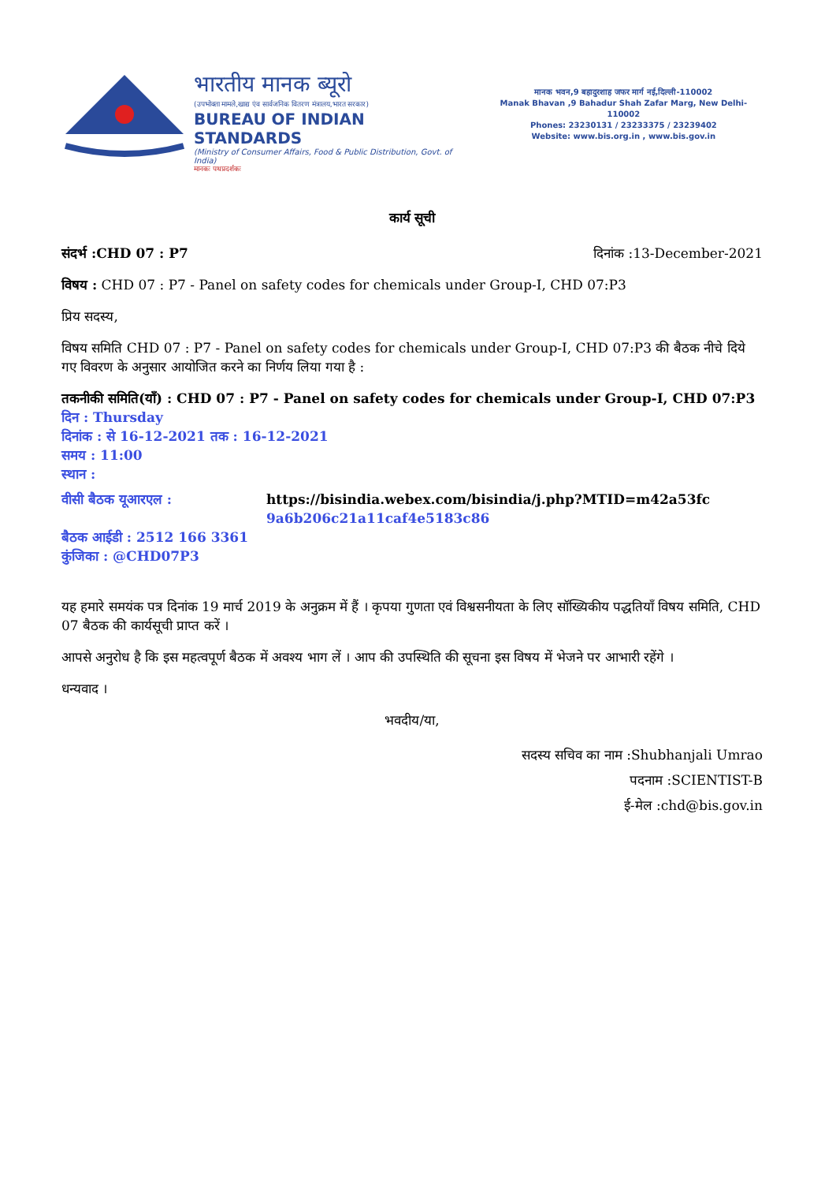भारतीय मानक ब्यूरो
(उपभोक्ता मामले,खाद्य एंव सार्वजनिक वितरण मंत्रालय,भारत सरकार)
BUREAU OF INDIAN STANDARDS
(Ministry of Consumer Affairs, Food & Public Distribution, Govt. of India)
मानकः पथप्रदर्शकः
मानक भवन,9 बहादुरशाह जफर मार्ग नई,दिल्ली-110002
Manak Bhavan ,9 Bahadur Shah Zafar Marg, New Delhi-110002
Phones: 23230131 / 23233375 / 23239402
Website: www.bis.org.in , www.bis.gov.in
कार्य सूची
संदर्भ :CHD 07 : P7 दिनांक :13-December-2021
विषय : CHD 07 : P7 - Panel on safety codes for chemicals under Group-I, CHD 07:P3
प्रिय सदस्य,
विषय समिति CHD 07 : P7 - Panel on safety codes for chemicals under Group-I, CHD 07:P3 की बैठक नीचे दिये गए विवरण के अनुसार आयोजित करने का निर्णय लिया गया है :
तकनीकी समिति(याँ) : CHD 07 : P7 - Panel on safety codes for chemicals under Group-I, CHD 07:P3
दिन : Thursday
दिनांक : से 16-12-2021 तक : 16-12-2021
समय : 11:00
स्थान :
वीसी बैठक यूआरएल : https://bisindia.webex.com/bisindia/j.php?MTID=m42a53fc
9a6b206c21a11caf4e5183c86
बैठक आईडी : 2512 166 3361
कुंजिका : @CHD07P3
यह हमारे समयंक पत्र दिनांक 19 मार्च 2019 के अनुक्रम में हैं । कृपया गुणता एवं विश्वसनीयता के लिए सॉख्यिकीय पद्धतियॉं विषय समिति, CHD 07 बैठक की कार्यसूची प्राप्त करें ।
आपसे अनुरोध है कि इस महत्वपूर्ण बैठक में अवश्य भाग लें । आप की उपस्थिति की सूचना इस विषय में भेजने पर आभारी रहेंगे ।
धन्यवाद ।
भवदीय/या,
सदस्य सचिव का नाम :Shubhanjali Umrao
पदनाम :SCIENTIST-B
ई-मेल :chd@bis.gov.in